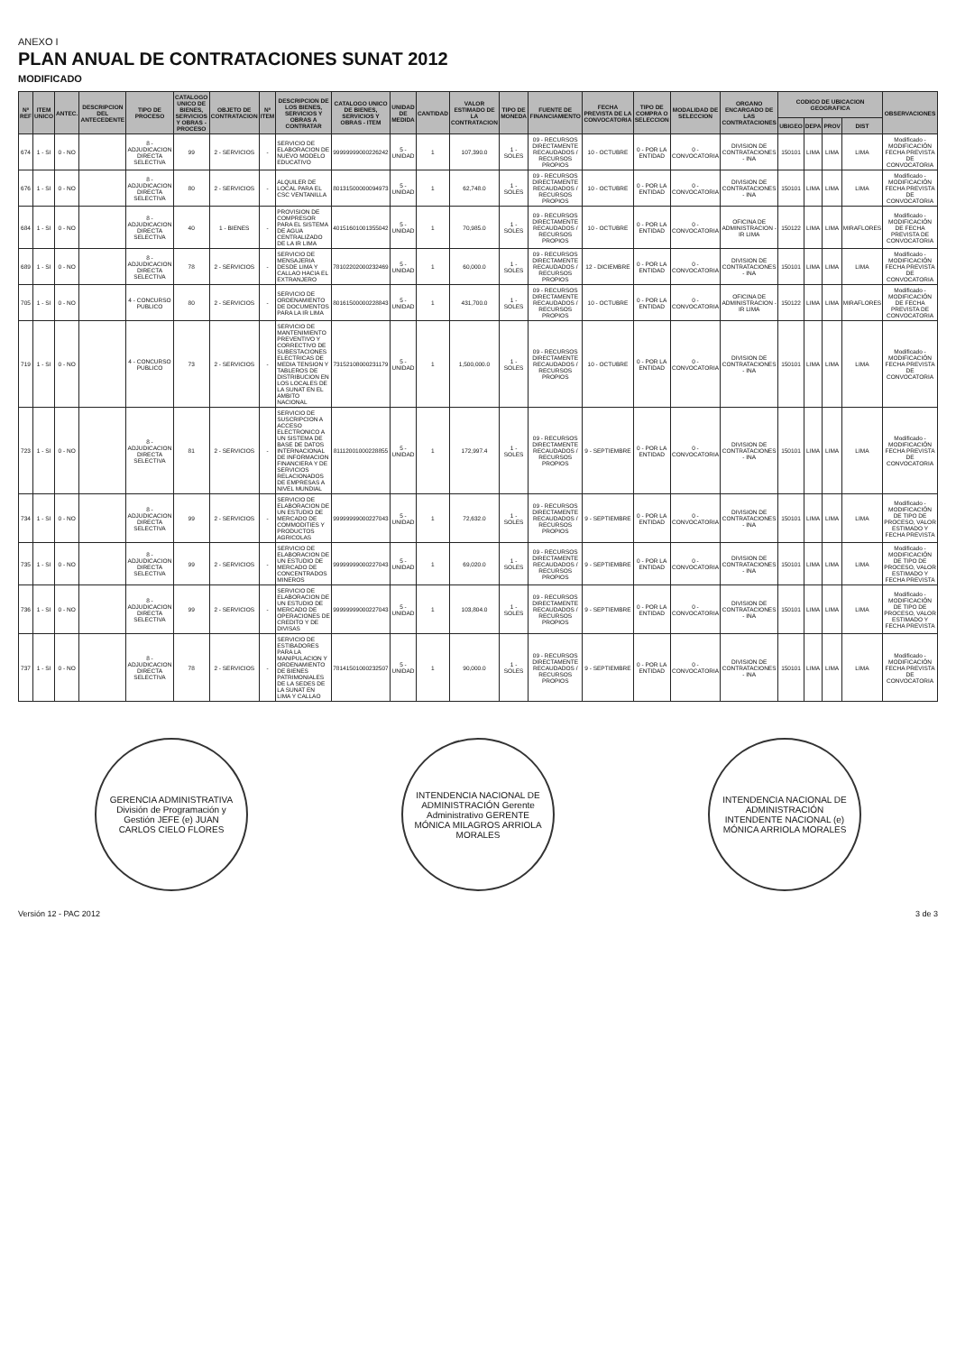ANEXO I
PLAN ANUAL DE CONTRATACIONES SUNAT 2012
MODIFICADO
| Nº REF | ITEM UNICO | ANTEC. | DESCRIPCION DEL ANTECEDENTE | TIPO DE PROCESO | CATALOGO UNICO DE BIENES, SERVICIOS Y OBRAS - PROCESO | OBJETO DE CONTRATACION | Nº ITEM | DESCRIPCION DE LOS BIENES, SERVICIOS Y OBRAS A CONTRATAR | CATALOGO UNICO DE BIENES, SERVICIOS Y OBRAS - ITEM | UNIDAD DE MEDIDA | CANTIDAD | VALOR ESTIMADO DE LA CONTRATACION | TIPO DE MONEDA | FUENTE DE FINANCIAMIENTO | FECHA PREVISTA DE LA CONVOCATORIA | TIPO DE COMPRA O SELECCION | MODALIDAD DE SELECCION | ORGANO ENCARGADO DE LAS CONTRATACIONES | CODIGO DE UBICACION GEOGRAFICA | | | | OBSERVACIONES |
| --- | --- | --- | --- | --- | --- | --- | --- | --- | --- | --- | --- | --- | --- | --- | --- | --- | --- | --- | --- | --- | --- | --- | --- |
| | | | | | | | | | | | | | | | | | | | UBIGEO | DEPA | PROV | DIST | |
| 674 | 1 - SI | 0 - NO | | 8 - ADJUDICACION DIRECTA SELECTIVA | 99 | 2 - SERVICIOS | - | SERVICIO DE ELABORACION DE NUEVO MODELO EDUCATIVO | 99999999000226242 | 5 - UNIDAD | 1 | 107,390.0 | 1 - SOLES | 09 - RECURSOS DIRECTAMENTE RECAUDADOS / RECURSOS PROPIOS | 10 - OCTUBRE | 0 - POR LA ENTIDAD | 0 - CONVOCATORIA | DIVISION DE CONTRATACIONES - INA | 150101 | LIMA | LIMA | LIMA | Modificado - MODIFICACIÓN FECHA PREVISTA DE CONVOCATORIA |
| 676 | 1 - SI | 0 - NO | | 8 - ADJUDICACION DIRECTA SELECTIVA | 80 | 2 - SERVICIOS | - | ALQUILER DE LOCAL PARA EL CSC VENTANILLA | 80131500000094973 | 5 - UNIDAD | 1 | 62,748.0 | 1 - SOLES | 09 - RECURSOS DIRECTAMENTE RECAUDADOS / RECURSOS PROPIOS | 10 - OCTUBRE | 0 - POR LA ENTIDAD | 0 - CONVOCATORIA | DIVISION DE CONTRATACIONES - INA | 150101 | LIMA | LIMA | LIMA | Modificado - MODIFICACIÓN FECHA PREVISTA DE CONVOCATORIA |
| 684 | 1 - SI | 0 - NO | | 8 - ADJUDICACION DIRECTA SELECTIVA | 40 | 1 - BIENES | - | PROVISION DE COMPRESOR PARA EL SISTEMA DE AGUA CENTRALIZADO DE LA IR LIMA | 40151601001355042 | 5 - UNIDAD | 1 | 70,985.0 | 1 - SOLES | 09 - RECURSOS DIRECTAMENTE RECAUDADOS / RECURSOS PROPIOS | 10 - OCTUBRE | 0 - POR LA ENTIDAD | 0 - CONVOCATORIA | OFICINA DE ADMINISTRACION - IR LIMA | 150122 | LIMA | LIMA | MIRAFLORES | Modificado - MODIFICACIÓN DE FECHA PREVISTA DE CONVOCATORIA |
| 689 | 1 - SI | 0 - NO | | 8 - ADJUDICACION DIRECTA SELECTIVA | 78 | 2 - SERVICIOS | - | SERVICIO DE MENSAJERIA DESDE LIMA Y CALLAO HACIA EL EXTRANJERO | 78102202000232469 | 5 - UNIDAD | 1 | 60,000.0 | 1 - SOLES | 09 - RECURSOS DIRECTAMENTE RECAUDADOS / RECURSOS PROPIOS | 12 - DICIEMBRE | 0 - POR LA ENTIDAD | 0 - CONVOCATORIA | DIVISION DE CONTRATACIONES - INA | 150101 | LIMA | LIMA | LIMA | Modificado - MODIFICACIÓN FECHA PREVISTA DE CONVOCATORIA |
| 705 | 1 - SI | 0 - NO | | 4 - CONCURSO PUBLICO | 80 | 2 - SERVICIOS | - | SERVICIO DE ORDENAMIENTO DE DOCUMENTOS PARA LA IR LIMA | 80161500000228843 | 5 - UNIDAD | 1 | 431,700.0 | 1 - SOLES | 09 - RECURSOS DIRECTAMENTE RECAUDADOS / RECURSOS PROPIOS | 10 - OCTUBRE | 0 - POR LA ENTIDAD | 0 - CONVOCATORIA | OFICINA DE ADMINISTRACION - IR LIMA | 150122 | LIMA | LIMA | MIRAFLORES | Modificado - MODIFICACIÓN DE FECHA PREVISTA DE CONVOCATORIA |
| 719 | 1 - SI | 0 - NO | | 4 - CONCURSO PUBLICO | 73 | 2 - SERVICIOS | - | SERVICIO DE MANTENIMIENTO PREVENTIVO Y CORRECTIVO DE SUBESTACIONES ELECTRICAS DE MEDIA TENSION Y TABLEROS DE DISTRIBUCION EN LOS LOCALES DE LA SUNAT EN EL AMBITO NACIONAL | 73152108000231179 | 5 - UNIDAD | 1 | 1,500,000.0 | 1 - SOLES | 09 - RECURSOS DIRECTAMENTE RECAUDADOS / RECURSOS PROPIOS | 10 - OCTUBRE | 0 - POR LA ENTIDAD | 0 - CONVOCATORIA | DIVISION DE CONTRATACIONES - INA | 150101 | LIMA | LIMA | LIMA | Modificado - MODIFICACIÓN FECHA PREVISTA DE CONVOCATORIA |
| 723 | 1 - SI | 0 - NO | | 8 - ADJUDICACION DIRECTA SELECTIVA | 81 | 2 - SERVICIOS | - | SERVICIO DE SUSCRIPCION A ACCESO ELECTRONICO A UN SISTEMA DE BASE DE DATOS INTERNACIONAL DE INFORMACION FINANCIERA Y DE SERVICIOS RELACIONADOS DE EMPRESAS A NIVEL MUNDIAL | 81112001000228855 | 5 - UNIDAD | 1 | 172,997.4 | 1 - SOLES | 09 - RECURSOS DIRECTAMENTE RECAUDADOS / RECURSOS PROPIOS | 9 - SEPTIEMBRE | 0 - POR LA ENTIDAD | 0 - CONVOCATORIA | DIVISION DE CONTRATACIONES - INA | 150101 | LIMA | LIMA | LIMA | Modificado - MODIFICACIÓN FECHA PREVISTA DE CONVOCATORIA |
| 734 | 1 - SI | 0 - NO | | 8 - ADJUDICACION DIRECTA SELECTIVA | 99 | 2 - SERVICIOS | - | SERVICIO DE ELABORACION DE UN ESTUDIO DE MERCADO DE COMMODITIES Y PRODUCTOS AGRICOLAS | 99999999000227043 | 5 - UNIDAD | 1 | 72,632.0 | 1 - SOLES | 09 - RECURSOS DIRECTAMENTE RECAUDADOS / RECURSOS PROPIOS | 9 - SEPTIEMBRE | 0 - POR LA ENTIDAD | 0 - CONVOCATORIA | DIVISION DE CONTRATACIONES - INA | 150101 | LIMA | LIMA | LIMA | Modificado - MODIFICACIÓN DE TIPO DE PROCESO, VALOR ESTIMADO Y FECHA PREVISTA |
| 735 | 1 - SI | 0 - NO | | 8 - ADJUDICACION DIRECTA SELECTIVA | 99 | 2 - SERVICIOS | - | SERVICIO DE ELABORACION DE UN ESTUDIO DE MERCADO DE CONCENTRADOS MINEROS | 99999999000227043 | 5 - UNIDAD | 1 | 69,020.0 | 1 - SOLES | 09 - RECURSOS DIRECTAMENTE RECAUDADOS / RECURSOS PROPIOS | 9 - SEPTIEMBRE | 0 - POR LA ENTIDAD | 0 - CONVOCATORIA | DIVISION DE CONTRATACIONES - INA | 150101 | LIMA | LIMA | LIMA | Modificado - MODIFICACIÓN DE TIPO DE PROCESO, VALOR ESTIMADO Y FECHA PREVISTA |
| 736 | 1 - SI | 0 - NO | | 8 - ADJUDICACION DIRECTA SELECTIVA | 99 | 2 - SERVICIOS | - | SERVICIO DE ELABORACION DE UN ESTUDIO DE MERCADO DE OPERACIONES DE CREDITO Y DE DIVISAS | 99999999000227043 | 5 - UNIDAD | 1 | 103,804.0 | 1 - SOLES | 09 - RECURSOS DIRECTAMENTE RECAUDADOS / RECURSOS PROPIOS | 9 - SEPTIEMBRE | 0 - POR LA ENTIDAD | 0 - CONVOCATORIA | DIVISION DE CONTRATACIONES - INA | 150101 | LIMA | LIMA | LIMA | Modificado - MODIFICACIÓN DE TIPO DE PROCESO, VALOR ESTIMADO Y FECHA PREVISTA |
| 737 | 1 - SI | 0 - NO | | 8 - ADJUDICACION DIRECTA SELECTIVA | 78 | 2 - SERVICIOS | - | SERVICIO DE ESTIBADORES PARA LA MANIPULACION Y ORDENAMIENTO DE BIENES PATRIMONIALES DE LA SEDES DE LA SUNAT EN LIMA Y CALLAO | 78141501000232507 | 5 - UNIDAD | 1 | 90,000.0 | 1 - SOLES | 09 - RECURSOS DIRECTAMENTE RECAUDADOS / RECURSOS PROPIOS | 9 - SEPTIEMBRE | 0 - POR LA ENTIDAD | 0 - CONVOCATORIA | DIVISION DE CONTRATACIONES - INA | 150101 | LIMA | LIMA | LIMA | Modificado - MODIFICACIÓN FECHA PREVISTA DE CONVOCATORIA |
GERENCIA ADMINISTRATIVA División de Programación y Gestión JEFE (e) JUAN CARLOS CIELO FLORES
INTENDENCIA NACIONAL DE ADMINISTRACIÓN Gerente Administrativo GERENTE MÓNICA MILAGROS ARRIOLA MORALES
INTENDENCIA NACIONAL DE ADMINISTRACIÓN INTENDENTE NACIONAL (e) MÓNICA ARRIOLA MORALES
Versión 12 - PAC 2012 3 de 3